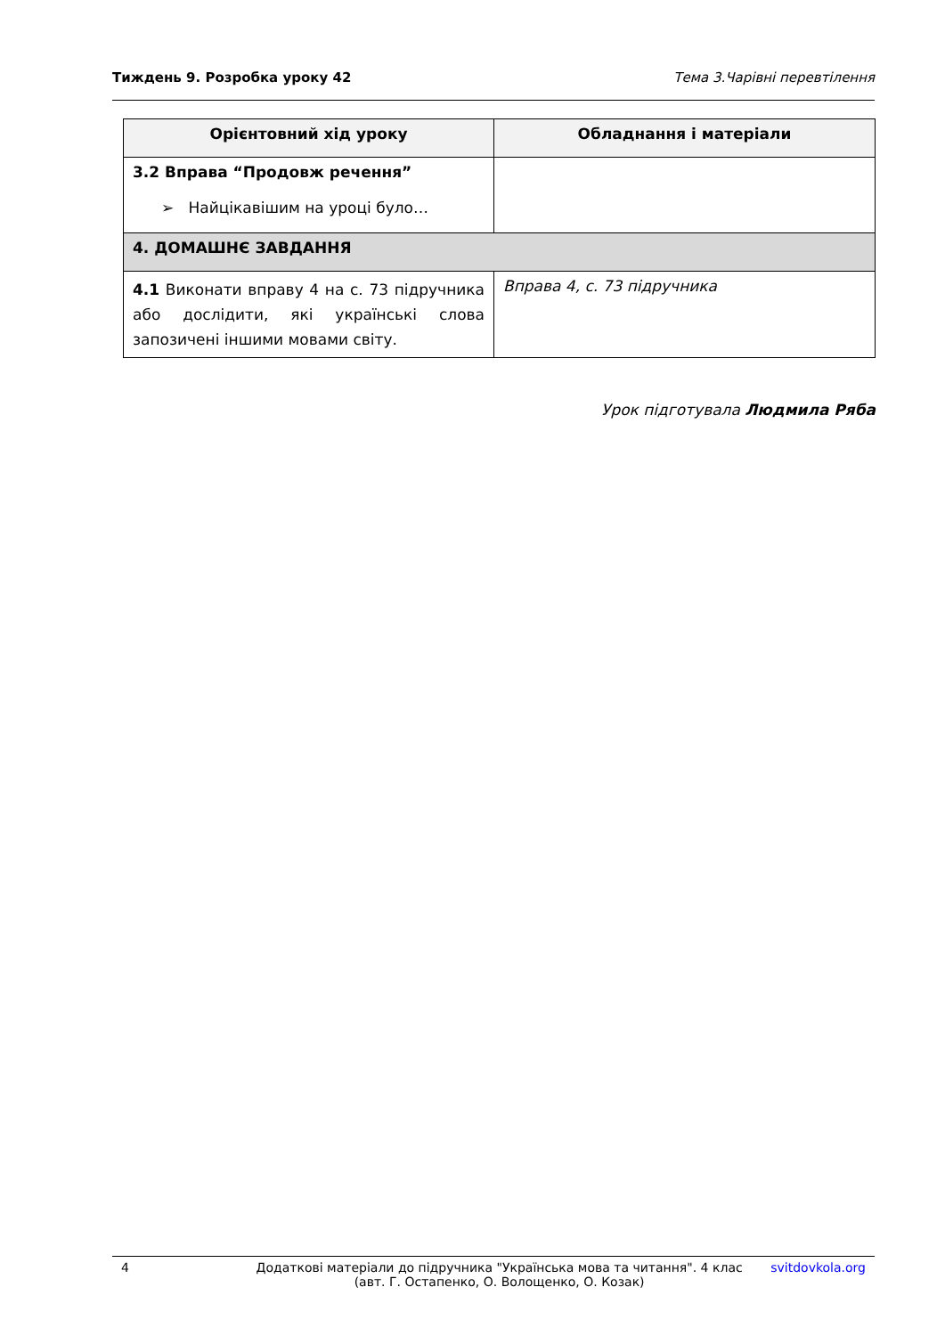Тиждень 9. Розробка уроку 42 Тема 3.Чарівні перевтілення
| Орієнтовний хід уроку | Обладнання і матеріали |
| --- | --- |
| 3.2 Вправа “Продовж речення” ➢ Найцікавішим на уроці було… | |
| 4. ДОМАШНЄ ЗАВДАННЯ | |
| 4.1 Виконати вправу 4 на с. 73 підручника або дослідити, які українські слова запозичені іншими мовами світу. | Вправа 4, с. 73 підручника |
Урок підготувала Людмила Ряба
4 Додаткові матеріали до підручника "Українська мова та читання". 4 клас
(авт. Г. Остапенко, О. Волощенко, О. Козак) svitdovkola.org